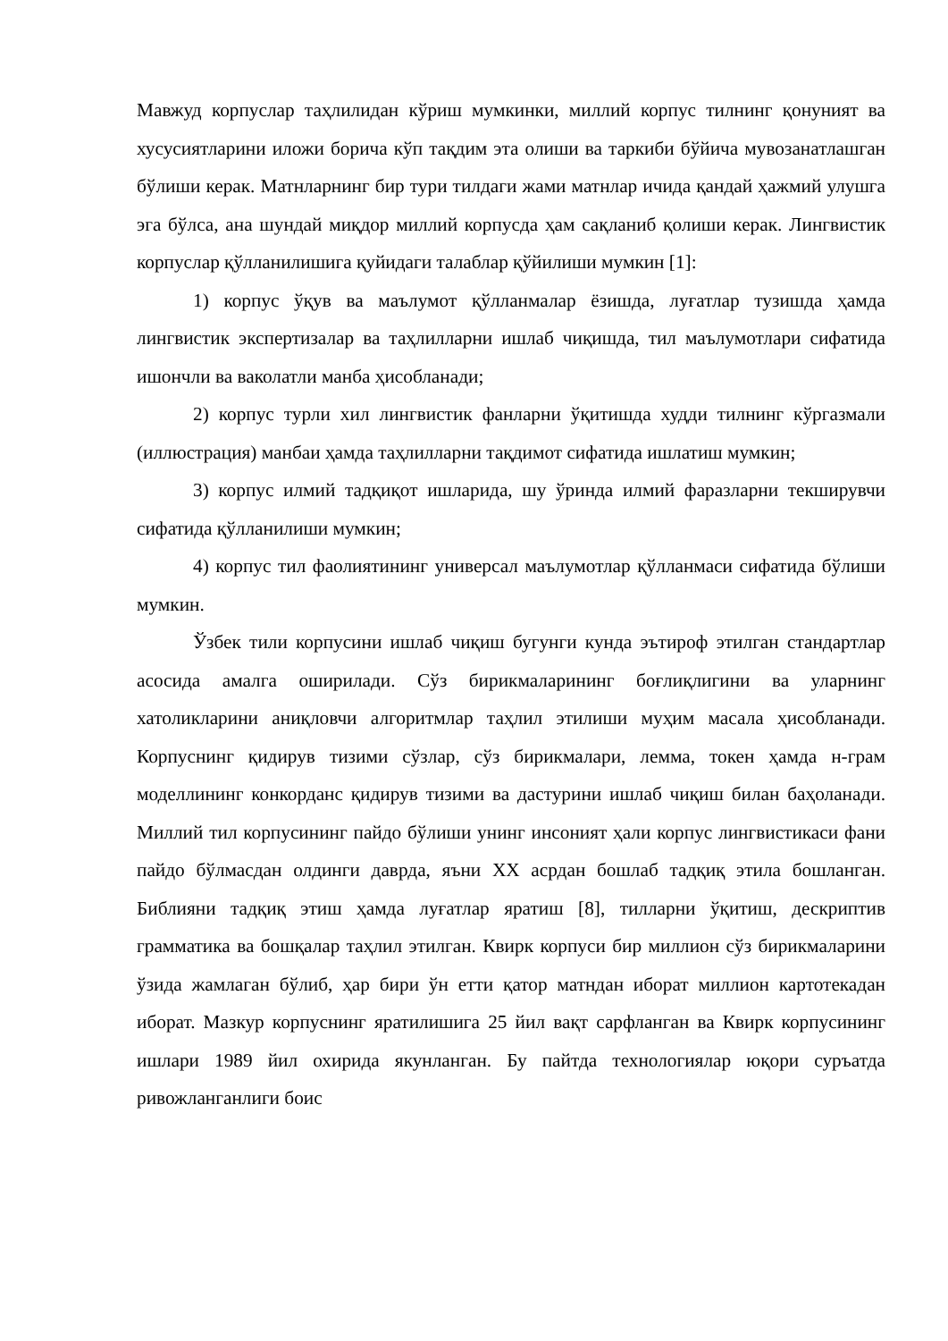Мавжуд корпуслар таҳлилидан кўриш мумкинки, миллий корпус тилнинг қонуният ва хусусиятларини иложи борича кўп тақдим эта олиши ва таркиби бўйича мувозанатлашган бўлиши керак. Матнларнинг бир тури тилдаги жами матнлар ичида қандай ҳажмий улушга эга бўлса, ана шундай миқдор миллий корпусда ҳам сақланиб қолиши керак. Лингвистик корпуслар қўлланилишига қуйидаги талаблар қўйилиши мумкин [1]:
1) корпус ўқув ва маълумот қўлланмалар ёзишда, луғатлар тузишда ҳамда лингвистик экспертизалар ва таҳлилларни ишлаб чиқишда, тил маълумотлари сифатида ишончли ва ваколатли манба ҳисобланади;
2) корпус турли хил лингвистик фанларни ўқитишда худди тилнинг кўргазмали (иллюстрация) манбаи ҳамда таҳлилларни тақдимот сифатида ишлатиш мумкин;
3) корпус илмий тадқиқот ишларида, шу ўринда илмий фаразларни текширувчи сифатида қўлланилиши мумкин;
4) корпус тил фаолиятининг универсал маълумотлар қўлланмаси сифатида бўлиши мумкин.
Ўзбек тили корпусини ишлаб чиқиш бугунги кунда эътироф этилган стандартлар асосида амалга оширилади. Сўз бирикмаларининг боғлиқлигини ва уларнинг хатоликларини аниқловчи алгоритмлар таҳлил этилиши муҳим масала ҳисобланади. Корпуснинг қидирув тизими сўзлар, сўз бирикмалари, лемма, токен ҳамда н-грам моделлининг конкорданс қидирув тизими ва дастурини ишлаб чиқиш билан баҳоланади. Миллий тил корпусининг пайдо бўлиши унинг инсоният ҳали корпус лингвистикаси фани пайдо бўлмасдан олдинги даврда, яъни XX асрдан бошлаб тадқиқ этила бошланган. Библияни тадқиқ этиш ҳамда луғатлар яратиш [8], тилларни ўқитиш, дескриптив грамматика ва бошқалар таҳлил этилган. Квирк корпуси бир миллион сўз бирикмаларини ўзида жамлаган бўлиб, ҳар бири ўн етти қатор матндан иборат миллион картотекадан иборат. Мазкур корпуснинг яратилишига 25 йил вақт сарфланган ва Квирк корпусининг ишлари 1989 йил охирида якунланган. Бу пайтда технологиялар юқори суръатда ривожланганлиги боис